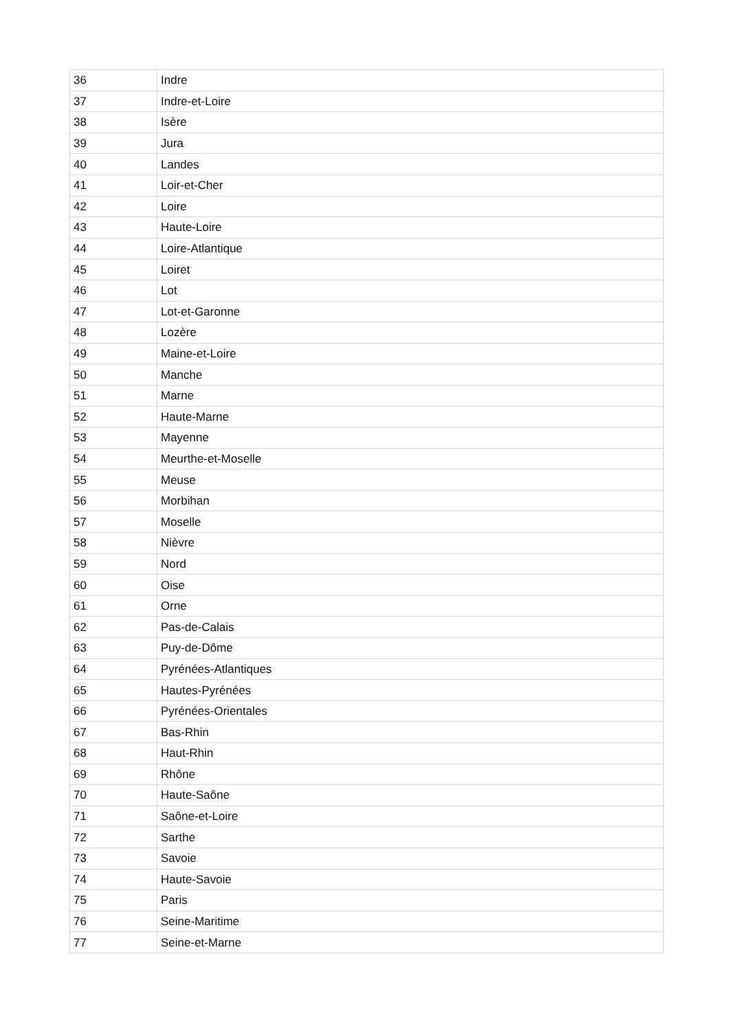| 36 | Indre |
| 37 | Indre-et-Loire |
| 38 | Isère |
| 39 | Jura |
| 40 | Landes |
| 41 | Loir-et-Cher |
| 42 | Loire |
| 43 | Haute-Loire |
| 44 | Loire-Atlantique |
| 45 | Loiret |
| 46 | Lot |
| 47 | Lot-et-Garonne |
| 48 | Lozère |
| 49 | Maine-et-Loire |
| 50 | Manche |
| 51 | Marne |
| 52 | Haute-Marne |
| 53 | Mayenne |
| 54 | Meurthe-et-Moselle |
| 55 | Meuse |
| 56 | Morbihan |
| 57 | Moselle |
| 58 | Nièvre |
| 59 | Nord |
| 60 | Oise |
| 61 | Orne |
| 62 | Pas-de-Calais |
| 63 | Puy-de-Dôme |
| 64 | Pyrénées-Atlantiques |
| 65 | Hautes-Pyrénées |
| 66 | Pyrénées-Orientales |
| 67 | Bas-Rhin |
| 68 | Haut-Rhin |
| 69 | Rhône |
| 70 | Haute-Saône |
| 71 | Saône-et-Loire |
| 72 | Sarthe |
| 73 | Savoie |
| 74 | Haute-Savoie |
| 75 | Paris |
| 76 | Seine-Maritime |
| 77 | Seine-et-Marne |